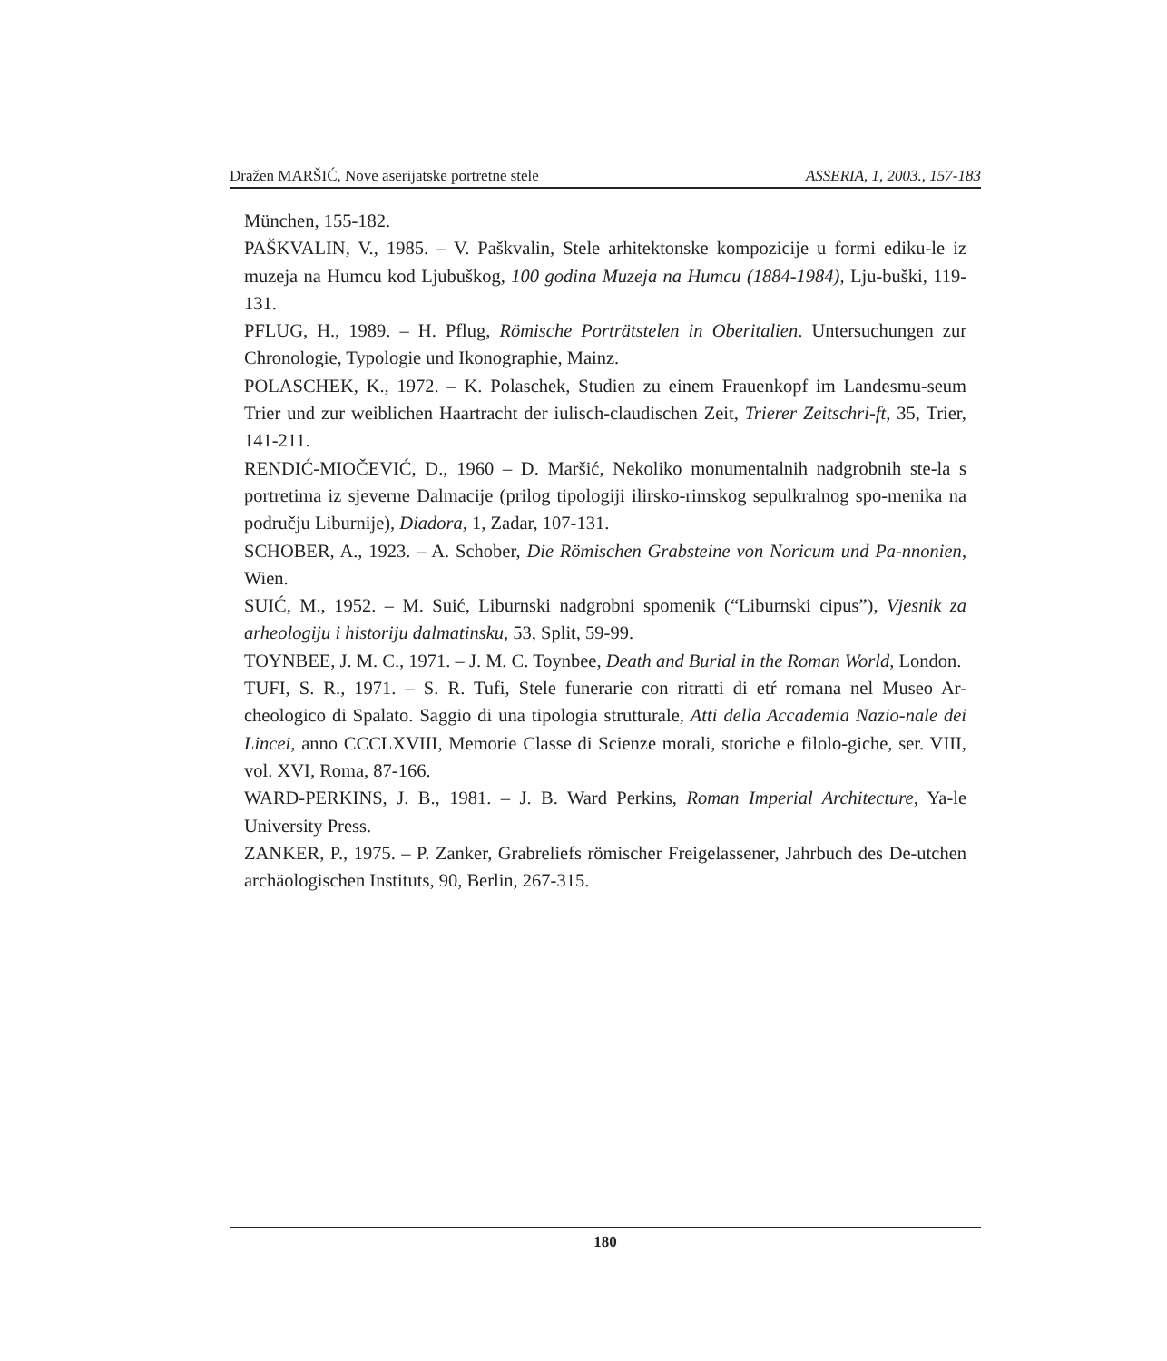Dražen MARŠIĆ, Nove aserijatske portretne stele ASSERIA, 1, 2003., 157-183
München, 155-182.
PAŠKVALIN, V., 1985. – V. Paškvalin, Stele arhitektonske kompozicije u formi ediku-le iz muzeja na Humcu kod Ljubuškog, 100 godina Muzeja na Humcu (1884-1984), Lju-buški, 119-131.
PFLUG, H., 1989. – H. Pflug, Römische Porträtstelen in Oberitalien. Untersuchungen zur Chronologie, Typologie und Ikonographie, Mainz.
POLASCHEK, K., 1972. – K. Polaschek, Studien zu einem Frauenkopf im Landesmu-seum Trier und zur weiblichen Haartracht der iulisch-claudischen Zeit, Trierer Zeitschri-ft, 35, Trier, 141-211.
RENDIĆ-MIOČEVIĆ, D., 1960 – D. Maršić, Nekoliko monumentalnih nadgrobnih ste-la s portretima iz sjeverne Dalmacije (prilog tipologiji ilirsko-rimskog sepulkralnog spo-menika na području Liburnije), Diadora, 1, Zadar, 107-131.
SCHOBER, A., 1923. – A. Schober, Die Römischen Grabsteine von Noricum und Pa-nnonien, Wien.
SUIĆ, M., 1952. – M. Suić, Liburnski nadgrobni spomenik (“Liburnski cipus”), Vjesnik za arheologiju i historiju dalmatinsku, 53, Split, 59-99.
TOYNBEE, J. M. C., 1971. – J. M. C. Toynbee, Death and Burial in the Roman World, London.
TUFI, S. R., 1971. – S. R. Tufi, Stele funerarie con ritratti di etŕ romana nel Museo Ar-cheologico di Spalato. Saggio di una tipologia strutturale, Atti della Accademia Nazio-nale dei Lincei, anno CCCLXVIII, Memorie Classe di Scienze morali, storiche e filolo-giche, ser. VIII, vol. XVI, Roma, 87-166.
WARD-PERKINS, J. B., 1981. – J. B. Ward Perkins, Roman Imperial Architecture, Ya-le University Press.
ZANKER, P., 1975. – P. Zanker, Grabreliefs römischer Freigelassener, Jahrbuch des De-utchen archäologischen Instituts, 90, Berlin, 267-315.
180